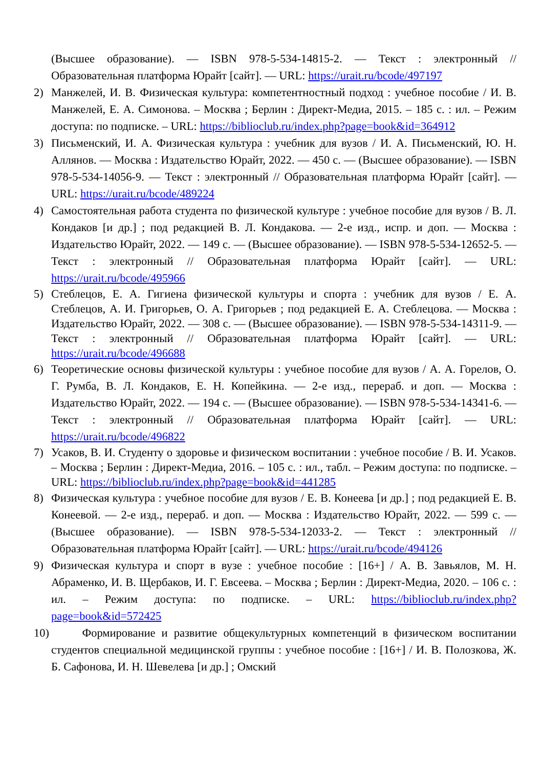(Высшее образование). — ISBN 978-5-534-14815-2. — Текст : электронный // Образовательная платформа Юрайт [сайт]. — URL: https://urait.ru/bcode/497197
2) Манжелей, И. В. Физическая культура: компетентностный подход : учебное пособие / И. В. Манжелей, Е. А. Симонова. – Москва ; Берлин : Директ-Медиа, 2015. – 185 с. : ил. – Режим доступа: по подписке. – URL: https://biblioclub.ru/index.php?page=book&id=364912
3) Письменский, И. А. Физическая культура : учебник для вузов / И. А. Письменский, Ю. Н. Аллянов. — Москва : Издательство Юрайт, 2022. — 450 с. — (Высшее образование). — ISBN 978-5-534-14056-9. — Текст : электронный // Образовательная платформа Юрайт [сайт]. — URL: https://urait.ru/bcode/489224
4) Самостоятельная работа студента по физической культуре : учебное пособие для вузов / В. Л. Кондаков [и др.] ; под редакцией В. Л. Кондакова. — 2-е изд., испр. и доп. — Москва : Издательство Юрайт, 2022. — 149 с. — (Высшее образование). — ISBN 978-5-534-12652-5. — Текст : электронный // Образовательная платформа Юрайт [сайт]. — URL: https://urait.ru/bcode/495966
5) Стеблецов, Е. А. Гигиена физической культуры и спорта : учебник для вузов / Е. А. Стеблецов, А. И. Григорьев, О. А. Григорьев ; под редакцией Е. А. Стеблецова. — Москва : Издательство Юрайт, 2022. — 308 с. — (Высшее образование). — ISBN 978-5-534-14311-9. — Текст : электронный // Образовательная платформа Юрайт [сайт]. — URL: https://urait.ru/bcode/496688
6) Теоретические основы физической культуры : учебное пособие для вузов / А. А. Горелов, О. Г. Румба, В. Л. Кондаков, Е. Н. Копейкина. — 2-е изд., перераб. и доп. — Москва : Издательство Юрайт, 2022. — 194 с. — (Высшее образование). — ISBN 978-5-534-14341-6. — Текст : электронный // Образовательная платформа Юрайт [сайт]. — URL: https://urait.ru/bcode/496822
7) Усаков, В. И. Студенту о здоровье и физическом воспитании : учебное пособие / В. И. Усаков. – Москва ; Берлин : Директ-Медиа, 2016. – 105 с. : ил., табл. – Режим доступа: по подписке. – URL: https://biblioclub.ru/index.php?page=book&id=441285
8) Физическая культура : учебное пособие для вузов / Е. В. Конеева [и др.] ; под редакцией Е. В. Конеевой. — 2-е изд., перераб. и доп. — Москва : Издательство Юрайт, 2022. — 599 с. — (Высшее образование). — ISBN 978-5-534-12033-2. — Текст : электронный // Образовательная платформа Юрайт [сайт]. — URL: https://urait.ru/bcode/494126
9) Физическая культура и спорт в вузе : учебное пособие : [16+] / А. В. Завьялов, М. Н. Абраменко, И. В. Щербаков, И. Г. Евсеева. – Москва ; Берлин : Директ-Медиа, 2020. – 106 с. : ил. – Режим доступа: по подписке. – URL: https://biblioclub.ru/index.php?page=book&id=572425
10)
Формирование и развитие общекультурных компетенций в физическом воспитании студентов специальной медицинской группы : учебное пособие : [16+] / И. В. Полозкова, Ж. Б. Сафонова, И. Н. Шевелева [и др.] ; Омский